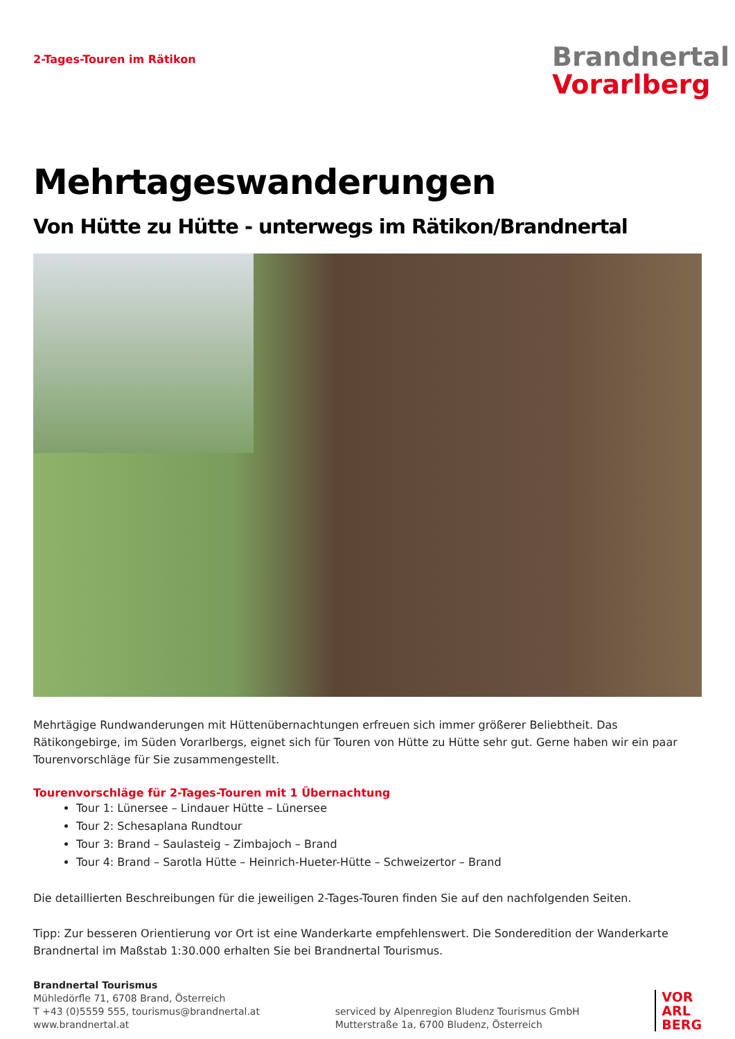2-Tages-Touren im Rätikon
Brandnertal
Vorarlberg
Mehrtageswanderungen
Von Hütte zu Hütte - unterwegs im Rätikon/Brandnertal
Mehrtägige Rundwanderungen mit Hüttenübernachtungen erfreuen sich immer größerer Beliebtheit. Das Rätikongebirge, im Süden Vorarlbergs, eignet sich für Touren von Hütte zu Hütte sehr gut. Gerne haben wir ein paar Tourenvorschläge für Sie zusammengestellt.
Tourenvorschläge für 2-Tages-Touren mit 1 Übernachtung
Tour 1: Lünersee – Lindauer Hütte – Lünersee
Tour 2: Schesaplana Rundtour
Tour 3: Brand – Saulasteig – Zimbajoch – Brand
Tour 4: Brand – Sarotla Hütte – Heinrich-Hueter-Hütte – Schweizertor – Brand
Die detaillierten Beschreibungen für die jeweiligen 2-Tages-Touren finden Sie auf den nachfolgenden Seiten.
Tipp: Zur besseren Orientierung vor Ort ist eine Wanderkarte empfehlenswert. Die Sonderedition der Wanderkarte Brandnertal im Maßstab 1:30.000 erhalten Sie bei Brandnertal Tourismus.
Brandnertal Tourismus
Mühledörfle 71, 6708 Brand, Österreich
T +43 (0)5559 555, tourismus@brandnertal.at
www.brandnertal.at
serviced by Alpenregion Bludenz Tourismus GmbH
Mutterstraße 1a, 6700 Bludenz, Österreich
VOR
ARL
BERG